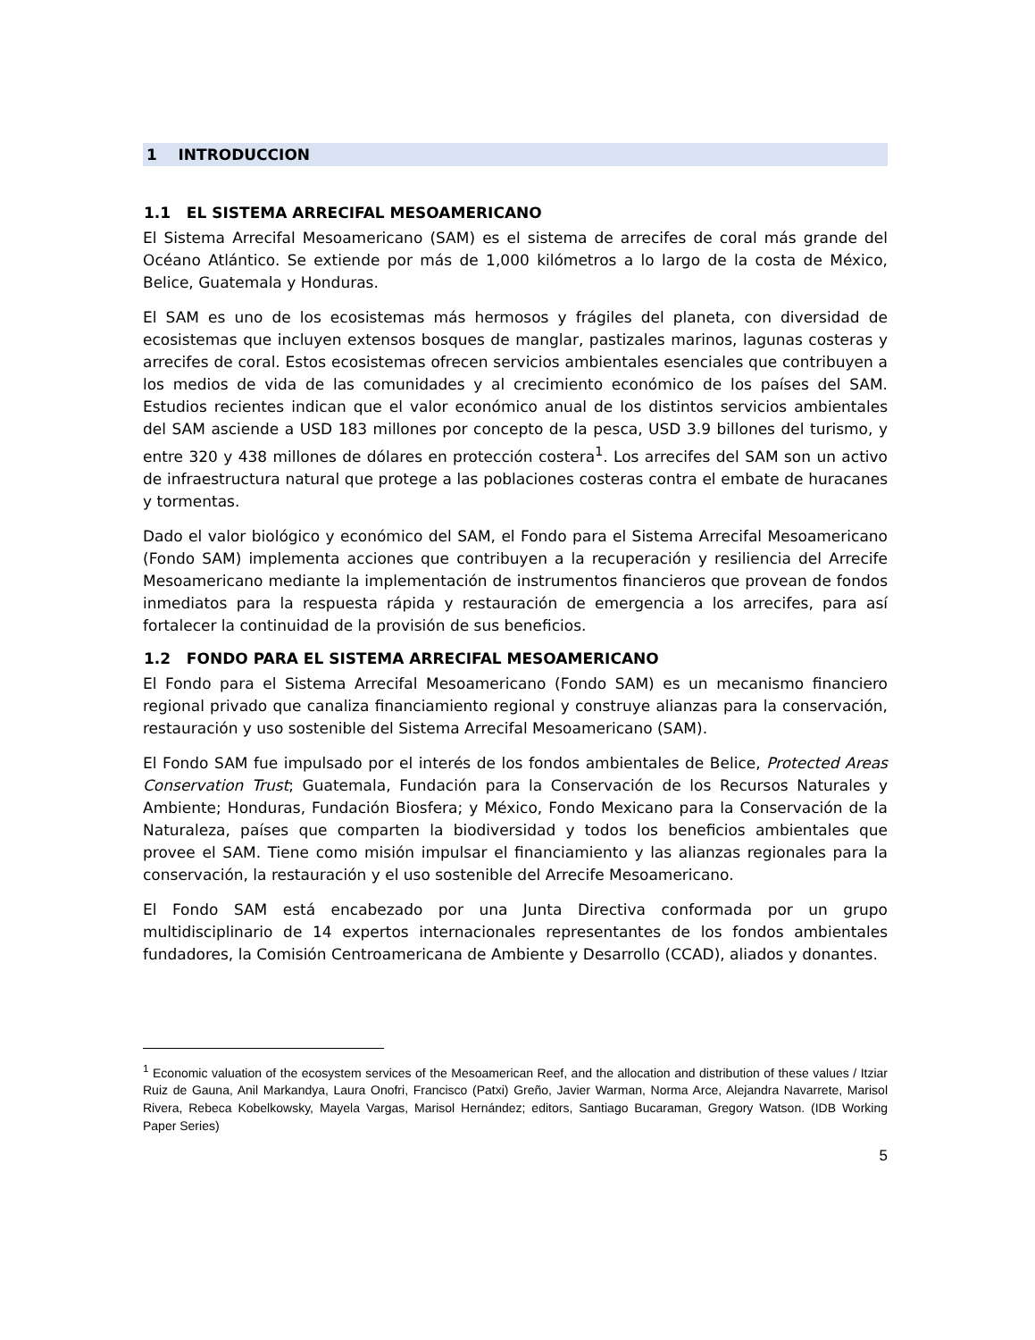1 INTRODUCCION
1.1 EL SISTEMA ARRECIFAL MESOAMERICANO
El Sistema Arrecifal Mesoamericano (SAM) es el sistema de arrecifes de coral más grande del Océano Atlántico. Se extiende por más de 1,000 kilómetros a lo largo de la costa de México, Belice, Guatemala y Honduras.
El SAM es uno de los ecosistemas más hermosos y frágiles del planeta, con diversidad de ecosistemas que incluyen extensos bosques de manglar, pastizales marinos, lagunas costeras y arrecifes de coral. Estos ecosistemas ofrecen servicios ambientales esenciales que contribuyen a los medios de vida de las comunidades y al crecimiento económico de los países del SAM. Estudios recientes indican que el valor económico anual de los distintos servicios ambientales del SAM asciende a USD 183 millones por concepto de la pesca, USD 3.9 billones del turismo, y entre 320 y 438 millones de dólares en protección costera<sup>1</sup>. Los arrecifes del SAM son un activo de infraestructura natural que protege a las poblaciones costeras contra el embate de huracanes y tormentas.
Dado el valor biológico y económico del SAM, el Fondo para el Sistema Arrecifal Mesoamericano (Fondo SAM) implementa acciones que contribuyen a la recuperación y resiliencia del Arrecife Mesoamericano mediante la implementación de instrumentos financieros que provean de fondos inmediatos para la respuesta rápida y restauración de emergencia a los arrecifes, para así fortalecer la continuidad de la provisión de sus beneficios.
1.2 FONDO PARA EL SISTEMA ARRECIFAL MESOAMERICANO
El Fondo para el Sistema Arrecifal Mesoamericano (Fondo SAM) es un mecanismo financiero regional privado que canaliza financiamiento regional y construye alianzas para la conservación, restauración y uso sostenible del Sistema Arrecifal Mesoamericano (SAM).
El Fondo SAM fue impulsado por el interés de los fondos ambientales de Belice, Protected Areas Conservation Trust; Guatemala, Fundación para la Conservación de los Recursos Naturales y Ambiente; Honduras, Fundación Biosfera; y México, Fondo Mexicano para la Conservación de la Naturaleza, países que comparten la biodiversidad y todos los beneficios ambientales que provee el SAM. Tiene como misión impulsar el financiamiento y las alianzas regionales para la conservación, la restauración y el uso sostenible del Arrecife Mesoamericano.
El Fondo SAM está encabezado por una Junta Directiva conformada por un grupo multidisciplinario de 14 expertos internacionales representantes de los fondos ambientales fundadores, la Comisión Centroamericana de Ambiente y Desarrollo (CCAD), aliados y donantes.
<sup>1</sup> Economic valuation of the ecosystem services of the Mesoamerican Reef, and the allocation and distribution of these values / Itziar Ruiz de Gauna, Anil Markandya, Laura Onofri, Francisco (Patxi) Greño, Javier Warman, Norma Arce, Alejandra Navarrete, Marisol Rivera, Rebeca Kobelkowsky, Mayela Vargas, Marisol Hernández; editors, Santiago Bucaraman, Gregory Watson. (IDB Working Paper Series)
5